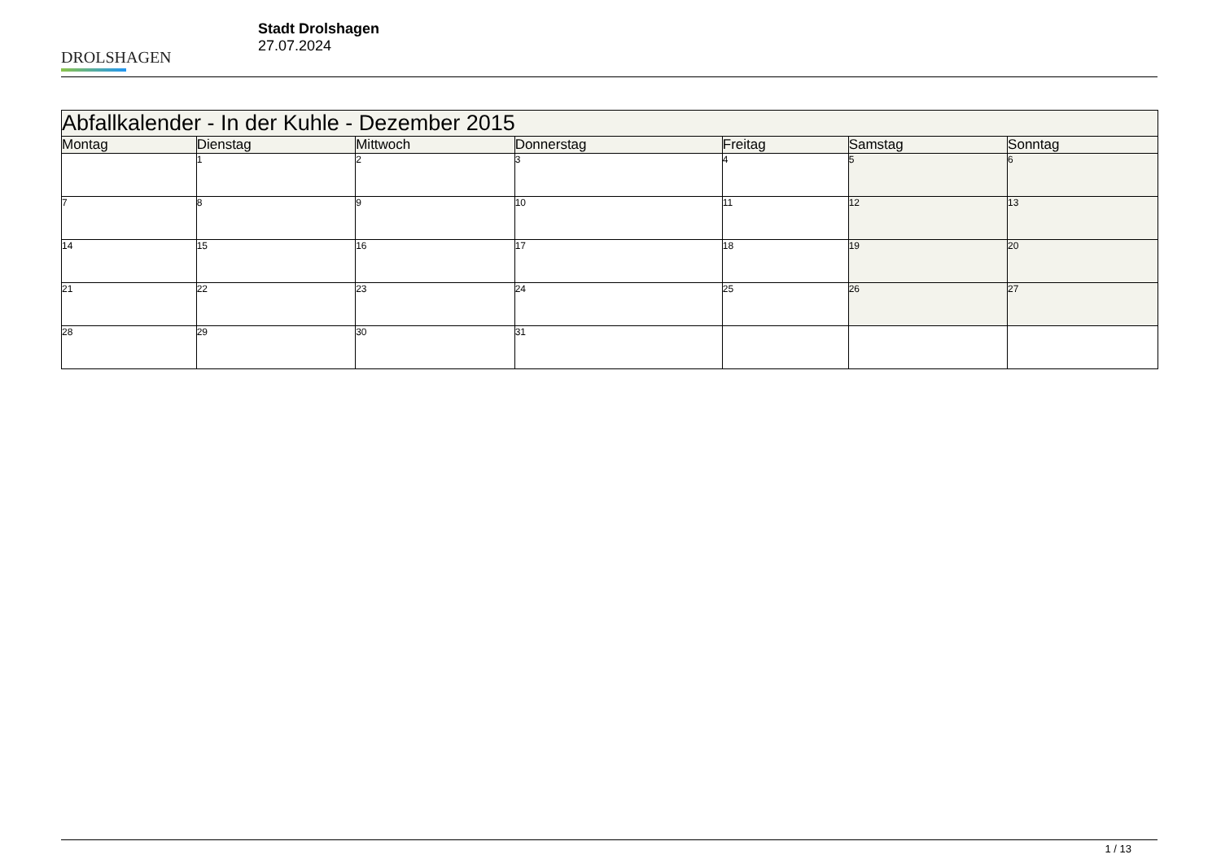DROLSHAGEN
Stadt Drolshagen
27.07.2024
| Abfallkalender - In der Kuhle - Dezember 2015 | | | | | | |
| --- | --- | --- | --- | --- | --- | --- |
| Montag | Dienstag | Mittwoch | Donnerstag | Freitag | Samstag | Sonntag |
| | 1 | 2 | 3 | 4 | 5 | 6 |
| 7 | 8 | 9 | 10 | 11 | 12 | 13 |
| 14 | 15 | 16 | 17 | 18 | 19 | 20 |
| 21 | 22 | 23 | 24 | 25 | 26 | 27 |
| 28 | 29 | 30 | 31 | | | |
1 / 13